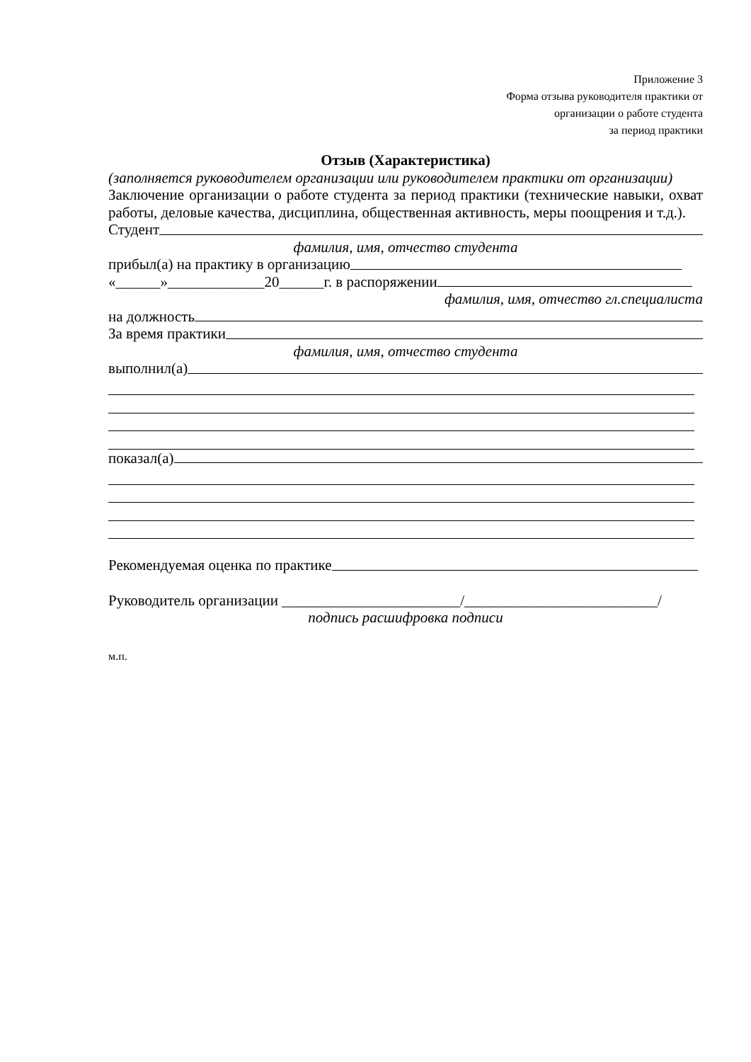Приложение 3
Форма отзыва руководителя практики от
организации о работе студента
за период практики
Отзыв (Характеристика)
(заполняется руководителем организации или руководителем практики от организации)
Заключение организации о работе студента за период практики (технические навыки, охват работы, деловые качества, дисциплина, общественная активность, меры поощрения и т.д.).
Студент
фамилия, имя, отчество студента
прибыл(а) на практику в организацию
«______»_____________20______г. в распоряжении
фамилия, имя, отчество гл.специалиста
на должность
За время практики
фамилия, имя, отчество студента
выполнил(а)
показал(а)
Рекомендуемая оценка по практике
Руководитель организации ________________________/__________________________/
подпись расшифровка подписи
м.п.